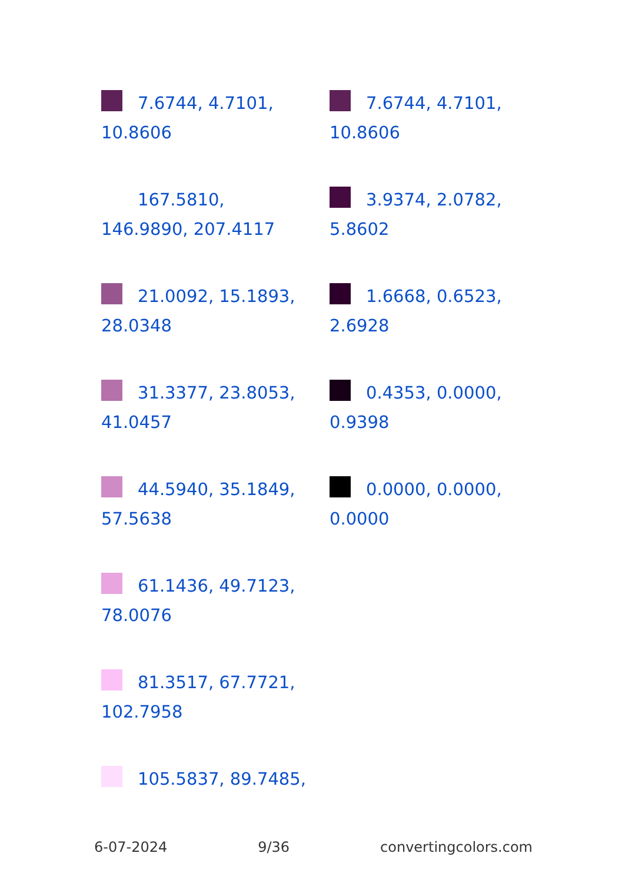7.6744, 4.7101,
10.8606
167.5810,
146.9890, 207.4117
21.0092, 15.1893,
28.0348
31.3377, 23.8053,
41.0457
44.5940, 35.1849,
57.5638
61.1436, 49.7123,
78.0076
81.3517, 67.7721,
102.7958
105.5837, 89.7485,
7.6744, 4.7101,
10.8606
3.9374, 2.0782,
5.8602
1.6668, 0.6523,
2.6928
0.4353, 0.0000,
0.9398
0.0000, 0.0000,
0.0000
6-07-2024 9/36 convertingcolors.com